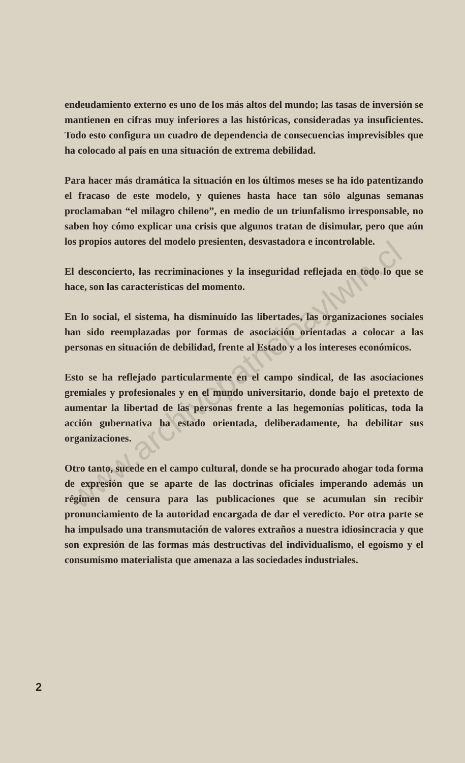www.archivopatricioaylwin.cl
endeudamiento externo es uno de los más altos del mundo; las tasas de inversión se mantienen en cifras muy inferiores a las históricas, consideradas ya insuficientes. Todo esto configura un cuadro de dependencia de consecuencias imprevisibles que ha colocado al país en una situación de extrema debilidad.
Para hacer más dramática la situación en los últimos meses se ha ido patentizando el fracaso de este modelo, y quienes hasta hace tan sólo algunas semanas proclamaban “el milagro chileno”, en medio de un triunfalismo irresponsable, no saben hoy cómo explicar una crisis que algunos tratan de disimular, pero que aún los propios autores del modelo presienten, desvastadora e incontrolable.
El desconcierto, las recriminaciones y la inseguridad reflejada en todo lo que se hace, son las características del momento.
En lo social, el sistema, ha disminuído las libertades, las organizaciones sociales han sido reemplazadas por formas de asociación orientadas a colocar a las personas en situación de debilidad, frente al Estado y a los intereses económicos.
Esto se ha reflejado particularmente en el campo sindical, de las asociaciones gremiales y profesionales y en el mundo universitario, donde bajo el pretexto de aumentar la libertad de las personas frente a las hegemonías políticas, toda la acción gubernativa ha estado orientada, deliberadamente, ha debilitar sus organizaciones.
Otro tanto, sucede en el campo cultural, donde se ha procurado ahogar toda forma de expresión que se aparte de las doctrinas oficiales imperando además un régimen de censura para las publicaciones que se acumulan sin recibir pronunciamiento de la autoridad encargada de dar el veredicto. Por otra parte se ha impulsado una transmutación de valores extraños a nuestra idiosincracia y que son expresión de las formas más destructivas del individualismo, el egoísmo y el consumismo materialista que amenaza a las sociedades industriales.
2